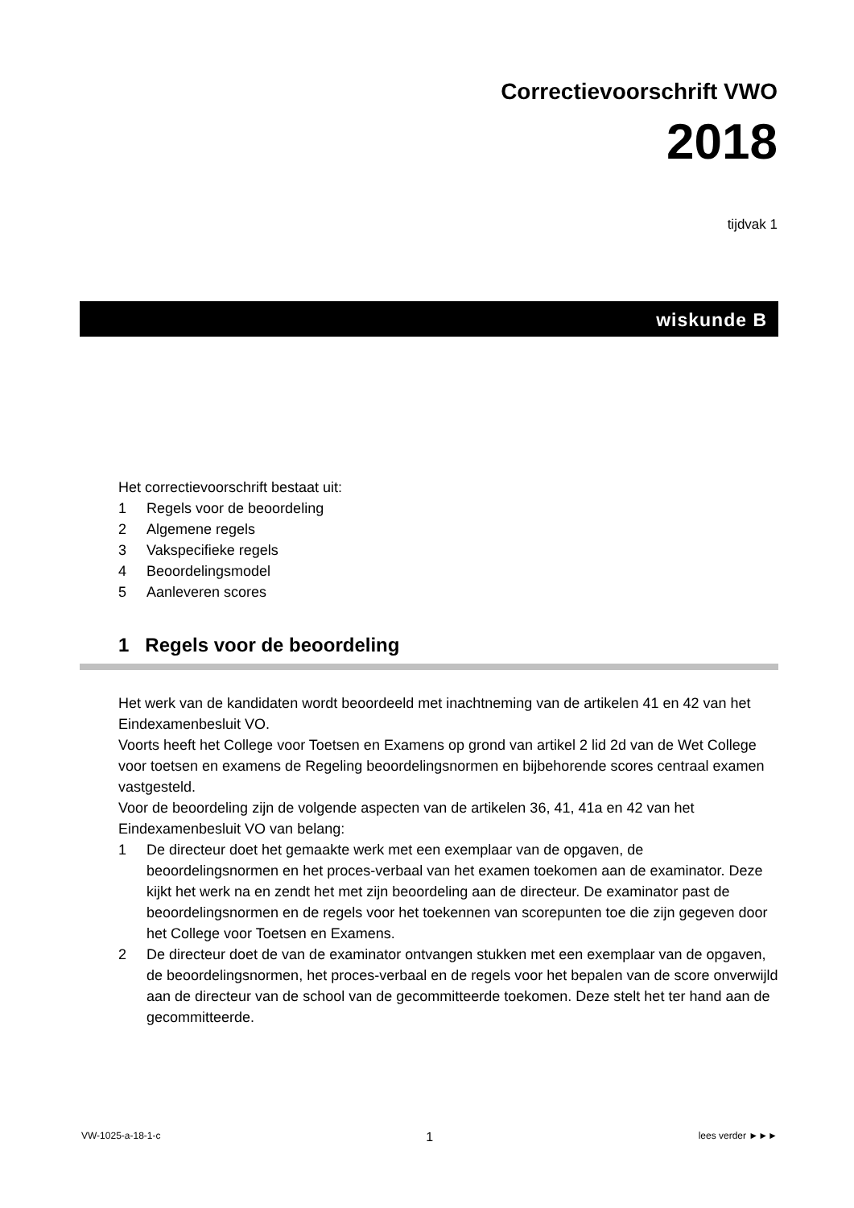Correctievoorschrift VWO
2018
tijdvak 1
wiskunde B
Het correctievoorschrift bestaat uit:
1 Regels voor de beoordeling
2 Algemene regels
3 Vakspecifieke regels
4 Beoordelingsmodel
5 Aanleveren scores
1 Regels voor de beoordeling
Het werk van de kandidaten wordt beoordeeld met inachtneming van de artikelen 41 en 42 van het Eindexamenbesluit VO.
Voorts heeft het College voor Toetsen en Examens op grond van artikel 2 lid 2d van de Wet College voor toetsen en examens de Regeling beoordelingsnormen en bijbehorende scores centraal examen vastgesteld.
Voor de beoordeling zijn de volgende aspecten van de artikelen 36, 41, 41a en 42 van het Eindexamenbesluit VO van belang:
1 De directeur doet het gemaakte werk met een exemplaar van de opgaven, de beoordelingsnormen en het proces-verbaal van het examen toekomen aan de examinator. Deze kijkt het werk na en zendt het met zijn beoordeling aan de directeur. De examinator past de beoordelingsnormen en de regels voor het toekennen van scorepunten toe die zijn gegeven door het College voor Toetsen en Examens.
2 De directeur doet de van de examinator ontvangen stukken met een exemplaar van de opgaven, de beoordelingsnormen, het proces-verbaal en de regels voor het bepalen van de score onverwijld aan de directeur van de school van de gecommitteerde toekomen. Deze stelt het ter hand aan de gecommitteerde.
VW-1025-a-18-1-c 1 lees verder ►►►